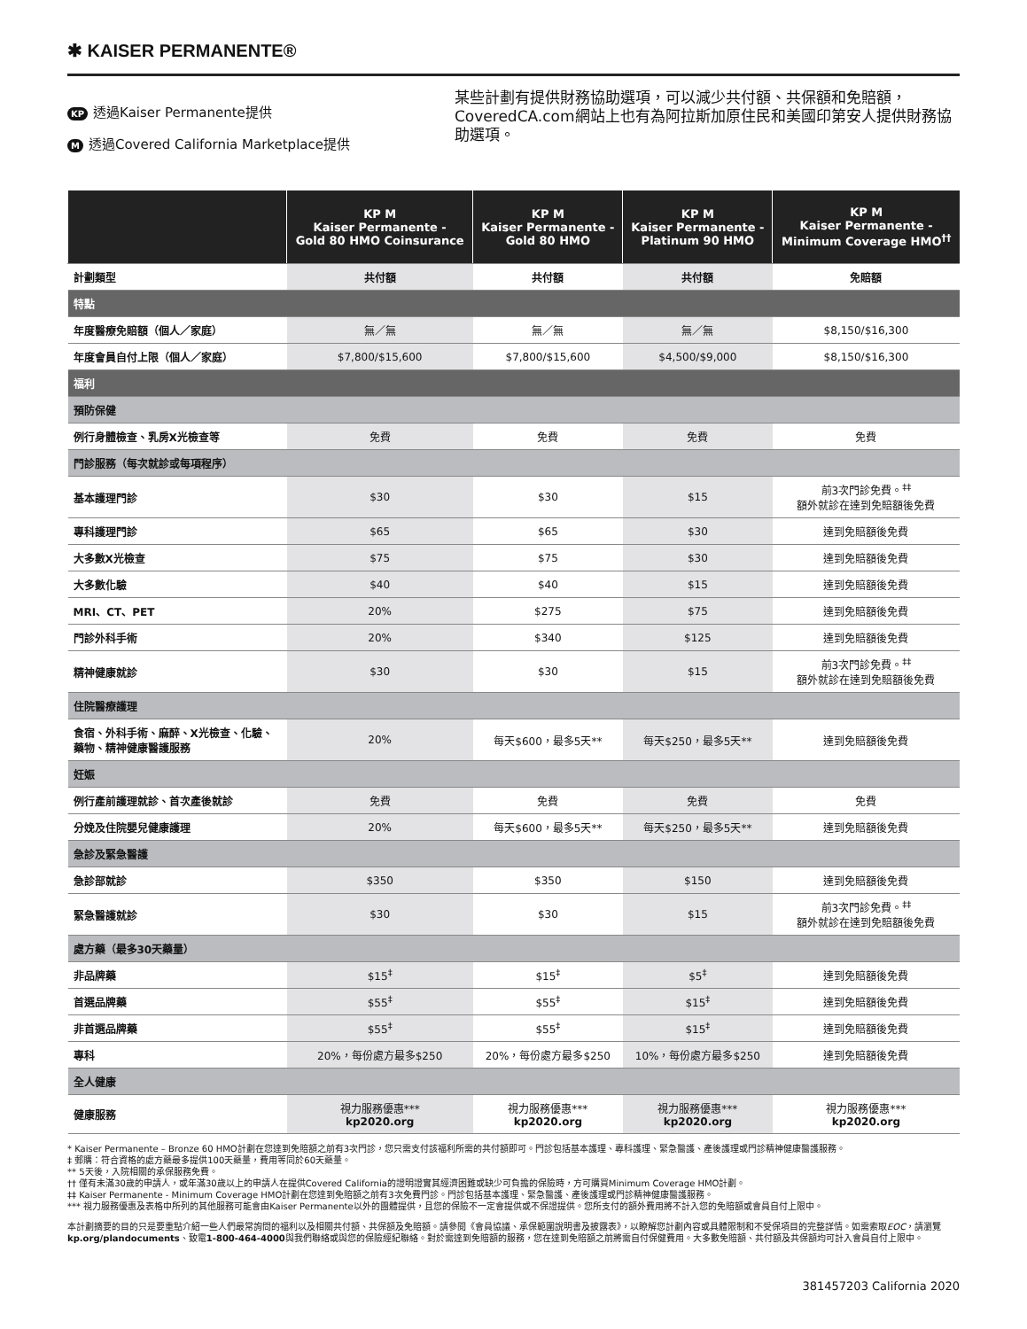✱ KAISER PERMANENTE®
KP 透過Kaiser Permanente提供
M透過Covered California Marketplace提供
某些計劃有提供財務協助選項，可以減少共付額、共保額和免賠額，CoveredCA.com網站上也有為阿拉斯加原住民和美國印第安人提供財務協助選項。
| | KP M Kaiser Permanente - Gold 80 HMO Coinsurance | KP M Kaiser Permanente - Gold 80 HMO | KP M Kaiser Permanente - Platinum 90 HMO | KP M Kaiser Permanente - Minimum Coverage HMO<sup>††</sup> |
| --- | --- | --- | --- | --- |
| 計劃類型 | 共付額 | 共付額 | 共付額 | 免賠額 |
| 特點 | | | | |
| 年度醫療免賠額（個人／家庭） | 無／無 | 無／無 | 無／無 | $8,150/$16,300 |
| 年度會員自付上限（個人／家庭） | $7,800/$15,600 | $7,800/$15,600 | $4,500/$9,000 | $8,150/$16,300 |
| 福利 | | | | |
| 預防保健 | | | | |
| 例行身體檢查、乳房X光檢查等 | 免費 | 免費 | 免費 | 免費 |
| 門診服務（每次就診或每項程序） | | | | |
| 基本護理門診 | $30 | $30 | $15 | 前3次門診免費。<sup>‡‡</sup> 額外就診在達到免賠額後免費 |
| 專科護理門診 | $65 | $65 | $30 | 達到免賠額後免費 |
| 大多數X光檢查 | $75 | $75 | $30 | 達到免賠額後免費 |
| 大多數化驗 | $40 | $40 | $15 | 達到免賠額後免費 |
| MRI、CT、PET | 20% | $275 | $75 | 達到免賠額後免費 |
| 門診外科手術 | 20% | $340 | $125 | 達到免賠額後免費 |
| 精神健康就診 | $30 | $30 | $15 | 前3次門診免費。<sup>‡‡</sup> 額外就診在達到免賠額後免費 |
| 住院醫療護理 | | | | |
| 食宿、外科手術、麻醉、X光檢查、化驗、藥物、精神健康醫護服務 | 20% | 每天$600，最多5天** | 每天$250，最多5天** | 達到免賠額後免費 |
| 妊娠 | | | | |
| 例行產前護理就診、首次產後就診 | 免費 | 免費 | 免費 | 免費 |
| 分娩及住院嬰兒健康護理 | 20% | 每天$600，最多5天** | 每天$250，最多5天** | 達到免賠額後免費 |
| 急診及緊急醫護 | | | | |
| 急診部就診 | $350 | $350 | $150 | 達到免賠額後免費 |
| 緊急醫護就診 | $30 | $30 | $15 | 前3次門診免費。<sup>‡‡</sup> 額外就診在達到免賠額後免費 |
| 處方藥（最多30天藥量） | | | | |
| 非品牌藥 | $15<sup>‡</sup> | $15<sup>‡</sup> | $5<sup>‡</sup> | 達到免賠額後免費 |
| 首選品牌藥 | $55<sup>‡</sup> | $55<sup>‡</sup> | $15<sup>‡</sup> | 達到免賠額後免費 |
| 非首選品牌藥 | $55<sup>‡</sup> | $55<sup>‡</sup> | $15<sup>‡</sup> | 達到免賠額後免費 |
| 專科 | 20%，每份處方最多$250 | 20%，每份處方最多$250 | 10%，每份處方最多$250 | 達到免賠額後免費 |
| 全人健康 | | | | |
| 健康服務 | 視力服務優惠*** kp2020.org | 視力服務優惠*** kp2020.org | 視力服務優惠*** kp2020.org | 視力服務優惠*** kp2020.org |
* Kaiser Permanente – Bronze 60 HMO計劃在您達到免賠額之前有3次門診，您只需支付該福利所需的共付額即可。門診包括基本護理、專科護理、緊急醫護、產後護理或門診精神健康醫護服務。
‡ 郵購：符合資格的處方藥最多提供100天藥量，費用等同於60天藥量。
** 5天後，入院相關的承保服務免費。
†† 僅有未滿30歲的申請人，或年滿30歲以上的申請人在提供Covered California的證明證實其經濟困難或缺少可負擔的保險時，方可購買Minimum Coverage HMO計劃。
‡‡ Kaiser Permanente - Minimum Coverage HMO計劃在您達到免賠額之前有3次免費門診。門診包括基本護理、緊急醫護、產後護理或門診精神健康醫護服務。
*** 視力服務優惠及表格中所列的其他服務可能會由Kaiser Permanente以外的團體提供，且您的保險不一定會提供或不保證提供。您所支付的額外費用將不計入您的免賠額或會員自付上限中。
本計劃摘要的目的只是要重點介紹一些人們最常詢問的福利以及相關共付額、共保額及免賠額。請參閱《會員協議、承保範圍說明書及披露表》，以瞭解您計劃內容或具體限制和不受保項目的完整詳情。如需索取EOC，請瀏覽kp.org/plandocuments、致電1-800-464-4000與我們聯絡或與您的保險經紀聯絡。對於需達到免賠額的服務，您在達到免賠額之前將需自付保健費用。大多數免賠額、共付額及共保額均可計入會員自付上限中。
381457203 California 2020